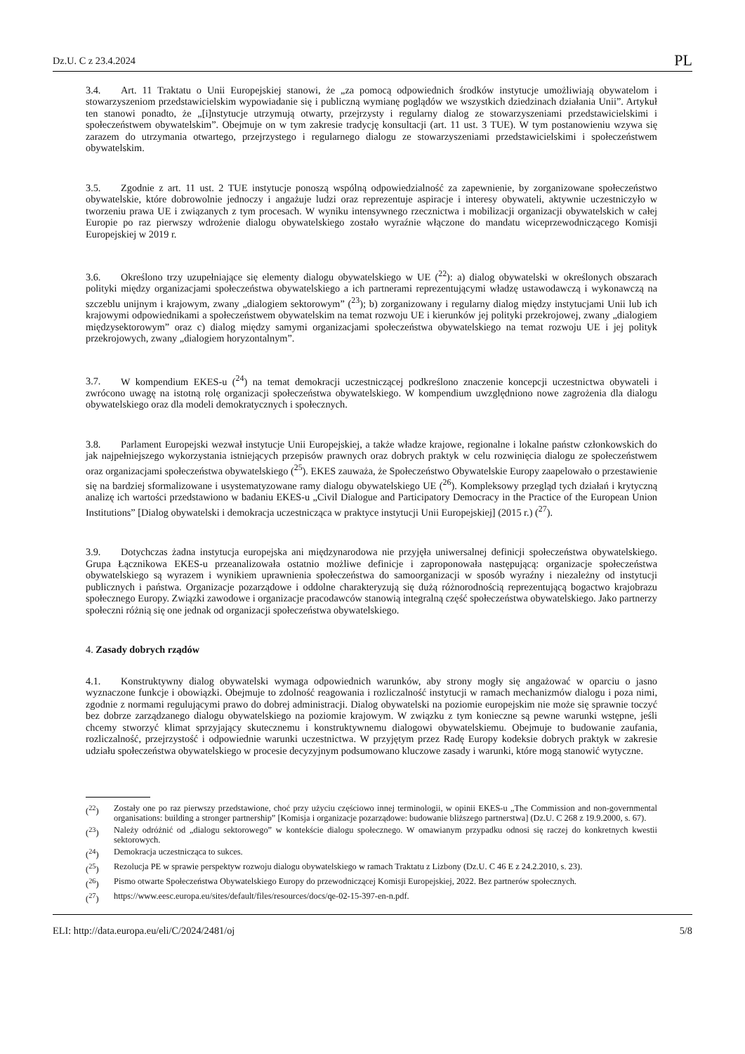Dz.U. C z 23.4.2024 PL
3.4. Art. 11 Traktatu o Unii Europejskiej stanowi, że „za pomocą odpowiednich środków instytucje umożliwiają obywatelom i stowarzyszeniom przedstawicielskim wypowiadanie się i publiczną wymianę poglądów we wszystkich dziedzinach działania Unii”. Artykuł ten stanowi ponadto, że „[i]nstytucje utrzymują otwarty, przejrzysty i regularny dialog ze stowarzyszeniami przedstawicielskimi i społeczeństwem obywatelskim”. Obejmuje on w tym zakresie tradycję konsultacji (art. 11 ust. 3 TUE). W tym postanowieniu wzywa się zarazem do utrzymania otwartego, przejrzystego i regularnego dialogu ze stowarzyszeniami przedstawicielskimi i społeczeństwem obywatelskim.
3.5. Zgodnie z art. 11 ust. 2 TUE instytucje ponoszą wspólną odpowiedzialność za zapewnienie, by zorganizowane społeczeństwo obywatelskie, które dobrowolnie jednoczy i angażuje ludzi oraz reprezentuje aspiracje i interesy obywateli, aktywnie uczestniczyło w tworzeniu prawa UE i związanych z tym procesach. W wyniku intensywnego rzecznictwa i mobilizacji organizacji obywatelskich w całej Europie po raz pierwszy wdrożenie dialogu obywatelskiego zostało wyraźnie włączone do mandatu wiceprzewodniczącego Komisji Europejskiej w 2019 r.
3.6. Określono trzy uzupełniające się elementy dialogu obywatelskiego w UE (<sup>22</sup>): a) dialog obywatelski w określonych obszarach polityki między organizacjami społeczeństwa obywatelskiego a ich partnerami reprezentującymi władzę ustawodawczą i wykonawczą na szczeblu unijnym i krajowym, zwany „dialogiem sektorowym” (<sup>23</sup>); b) zorganizowany i regularny dialog między instytucjami Unii lub ich krajowymi odpowiednikami a społeczeństwem obywatelskim na temat rozwoju UE i kierunków jej polityki przekrojowej, zwany „dialogiem międzysektorowym” oraz c) dialog między samymi organizacjami społeczeństwa obywatelskiego na temat rozwoju UE i jej polityk przekrojowych, zwany „dialogiem horyzontalnym”.
3.7. W kompendium EKES-u (<sup>24</sup>) na temat demokracji uczestniczącej podkreślono znaczenie koncepcji uczestnictwa obywateli i zwrócono uwagę na istotną rolę organizacji społeczeństwa obywatelskiego. W kompendium uwzględniono nowe zagrożenia dla dialogu obywatelskiego oraz dla modeli demokratycznych i społecznych.
3.8. Parlament Europejski wezwał instytucje Unii Europejskiej, a także władze krajowe, regionalne i lokalne państw członkowskich do jak najpełniejszego wykorzystania istniejących przepisów prawnych oraz dobrych praktyk w celu rozwinięcia dialogu ze społeczeństwem oraz organizacjami społeczeństwa obywatelskiego (<sup>25</sup>). EKES zauważa, że Społeczeństwo Obywatelskie Europy zaapelowało o przestawienie się na bardziej sformalizowane i usystematyzowane ramy dialogu obywatelskiego UE (<sup>26</sup>). Kompleksowy przegląd tych działań i krytyczną analizę ich wartości przedstawiono w badaniu EKES-u „Civil Dialogue and Participatory Democracy in the Practice of the European Union Institutions” [Dialog obywatelski i demokracja uczestnicząca w praktyce instytucji Unii Europejskiej] (2015 r.) (<sup>27</sup>).
3.9. Dotychczas żadna instytucja europejska ani międzynarodowa nie przyjęła uniwersalnej definicji społeczeństwa obywatelskiego. Grupa Łącznikowa EKES-u przeanalizowała ostatnio możliwe definicje i zaproponowała następującą: organizacje społeczeństwa obywatelskiego są wyrazem i wynikiem uprawnienia społeczeństwa do samoorganizacji w sposób wyraźny i niezależny od instytucji publicznych i państwa. Organizacje pozarządowe i oddolne charakteryzują się dużą różnorodnością reprezentującą bogactwo krajobrazu społecznego Europy. Związki zawodowe i organizacje pracodawców stanowią integralną część społeczeństwa obywatelskiego. Jako partnerzy społeczni różnią się one jednak od organizacji społeczeństwa obywatelskiego.
4. Zasady dobrych rządów
4.1. Konstruktywny dialog obywatelski wymaga odpowiednich warunków, aby strony mogły się angażować w oparciu o jasno wyznaczone funkcje i obowiązki. Obejmuje to zdolność reagowania i rozliczalność instytucji w ramach mechanizmów dialogu i poza nimi, zgodnie z normami regulującymi prawo do dobrej administracji. Dialog obywatelski na poziomie europejskim nie może się sprawnie toczyć bez dobrze zarządzanego dialogu obywatelskiego na poziomie krajowym. W związku z tym konieczne są pewne warunki wstępne, jeśli chcemy stworzyć klimat sprzyjający skutecznemu i konstruktywnemu dialogowi obywatelskiemu. Obejmuje to budowanie zaufania, rozliczalność, przejrzystość i odpowiednie warunki uczestnictwa. W przyjętym przez Radę Europy kodeksie dobrych praktyk w zakresie udziału społeczeństwa obywatelskiego w procesie decyzyjnym podsumowano kluczowe zasady i warunki, które mogą stanowić wytyczne.
(<sup>22</sup>) Zostały one po raz pierwszy przedstawione, choć przy użyciu częściowo innej terminologii, w opinii EKES-u „The Commission and non-governmental organisations: building a stronger partnership” [Komisja i organizacje pozarządowe: budowanie bliższego partnerstwa] (Dz.U. C 268 z 19.9.2000, s. 67).
(<sup>23</sup>) Należy odróżnić od „dialogu sektorowego” w kontekście dialogu społecznego. W omawianym przypadku odnosi się raczej do konkretnych kwestii sektorowych.
(<sup>24</sup>) Demokracja uczestnicząca to sukces.
(<sup>25</sup>) Rezolucja PE w sprawie perspektyw rozwoju dialogu obywatelskiego w ramach Traktatu z Lizbony (Dz.U. C 46 E z 24.2.2010, s. 23).
(<sup>26</sup>) Pismo otwarte Społeczeństwa Obywatelskiego Europy do przewodniczącej Komisji Europejskiej, 2022. Bez partnerów społecznych.
(<sup>27</sup>) https://www.eesc.europa.eu/sites/default/files/resources/docs/qe-02-15-397-en-n.pdf.
ELI: http://data.europa.eu/eli/C/2024/2481/oj 5/8